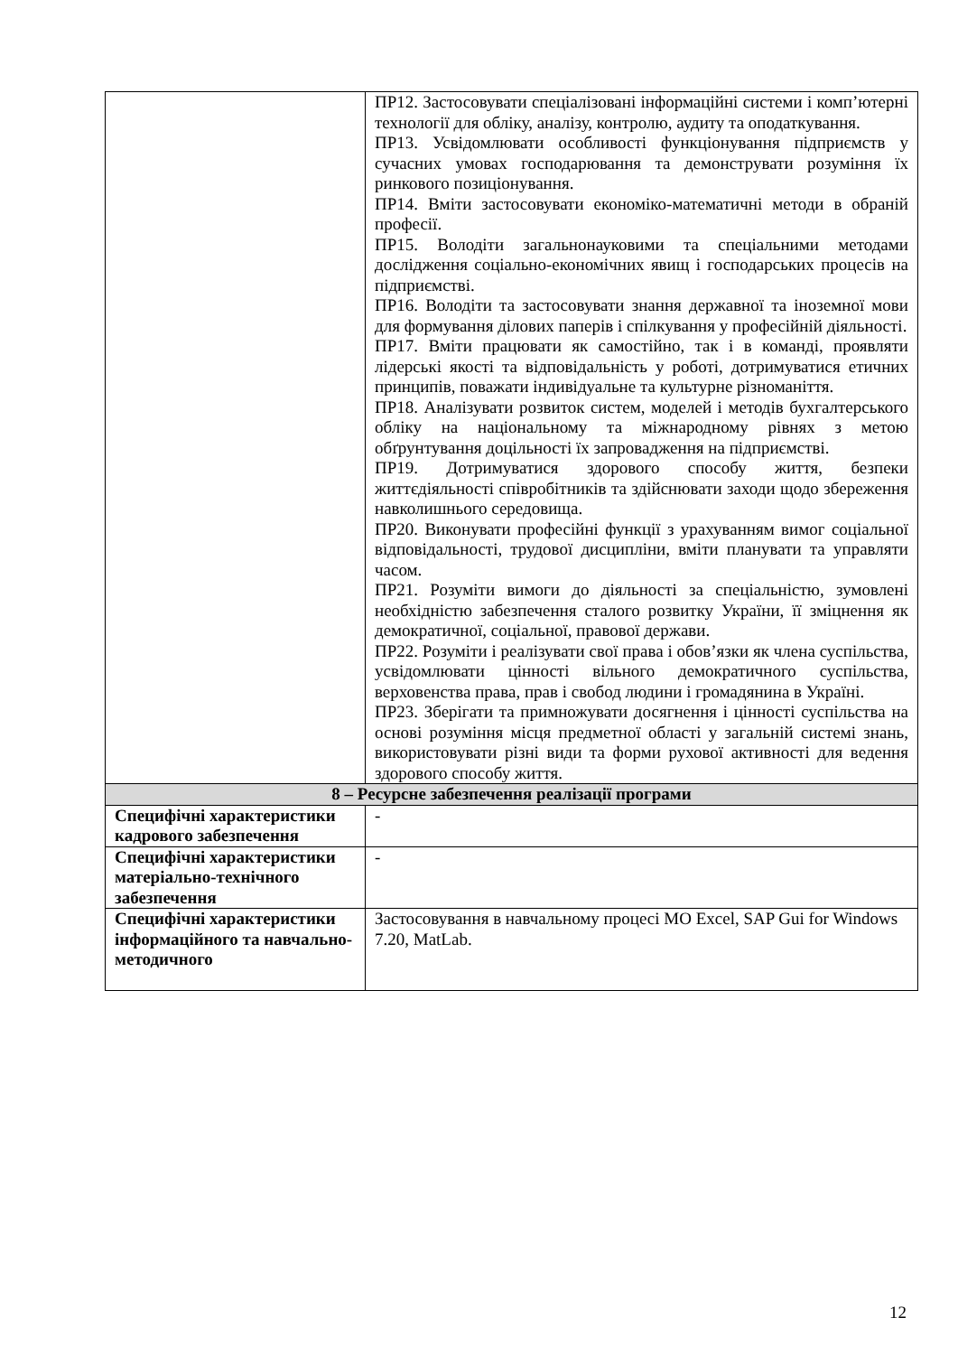| | ПР12. Застосовувати спеціалізовані інформаційні системи і комп’ютерні технології для обліку, аналізу, контролю, аудиту та оподаткування. ПР13. Усвідомлювати особливості функціонування підприємств у сучасних умовах господарювання та демонструвати розуміння їх ринкового позиціонування. ПР14. Вміти застосовувати економіко-математичні методи в обраній професії. ПР15. Володіти загальнонауковими та спеціальними методами дослідження соціально-економічних явищ і господарських процесів на підприємстві. ПР16. Володіти та застосовувати знання державної та іноземної мови для формування ділових паперів і спілкування у професійній діяльності. ПР17. Вміти працювати як самостійно, так і в команді, проявляти лідерські якості та відповідальність у роботі, дотримуватися етичних принципів, поважати індивідуальне та культурне різноманіття. ПР18. Аналізувати розвиток систем, моделей і методів бухгалтерського обліку на національному та міжнародному рівнях з метою обґрунтування доцільності їх запровадження на підприємстві. ПР19. Дотримуватися здорового способу життя, безпеки життєдіяльності співробітників та здійснювати заходи щодо збереження навколишнього середовища. ПР20. Виконувати професійні функції з урахуванням вимог соціальної відповідальності, трудової дисципліни, вміти планувати та управляти часом. ПР21. Розуміти вимоги до діяльності за спеціальністю, зумовлені необхідністю забезпечення сталого розвитку України, її зміцнення як демократичної, соціальної, правової держави. ПР22. Розуміти і реалізувати свої права і обов’язки як члена суспільства, усвідомлювати цінності вільного демократичного суспільства, верховенства права, прав і свобод людини і громадянина в Україні. ПР23. Зберігати та примножувати досягнення і цінності суспільства на основі розуміння місця предметної області у загальній системі знань, використовувати різні види та форми рухової активності для ведення здорового способу життя. |
| 8 – Ресурсне забезпечення реалізації програми | |
| Специфічні характеристики кадрового забезпечення | - |
| Специфічні характеристики матеріально-технічного забезпечення | - |
| Специфічні характеристики інформаційного та навчально-методичного | Застосовування в навчальному процесі MO Excel, SAP Gui for Windows 7.20, MatLab. |
12